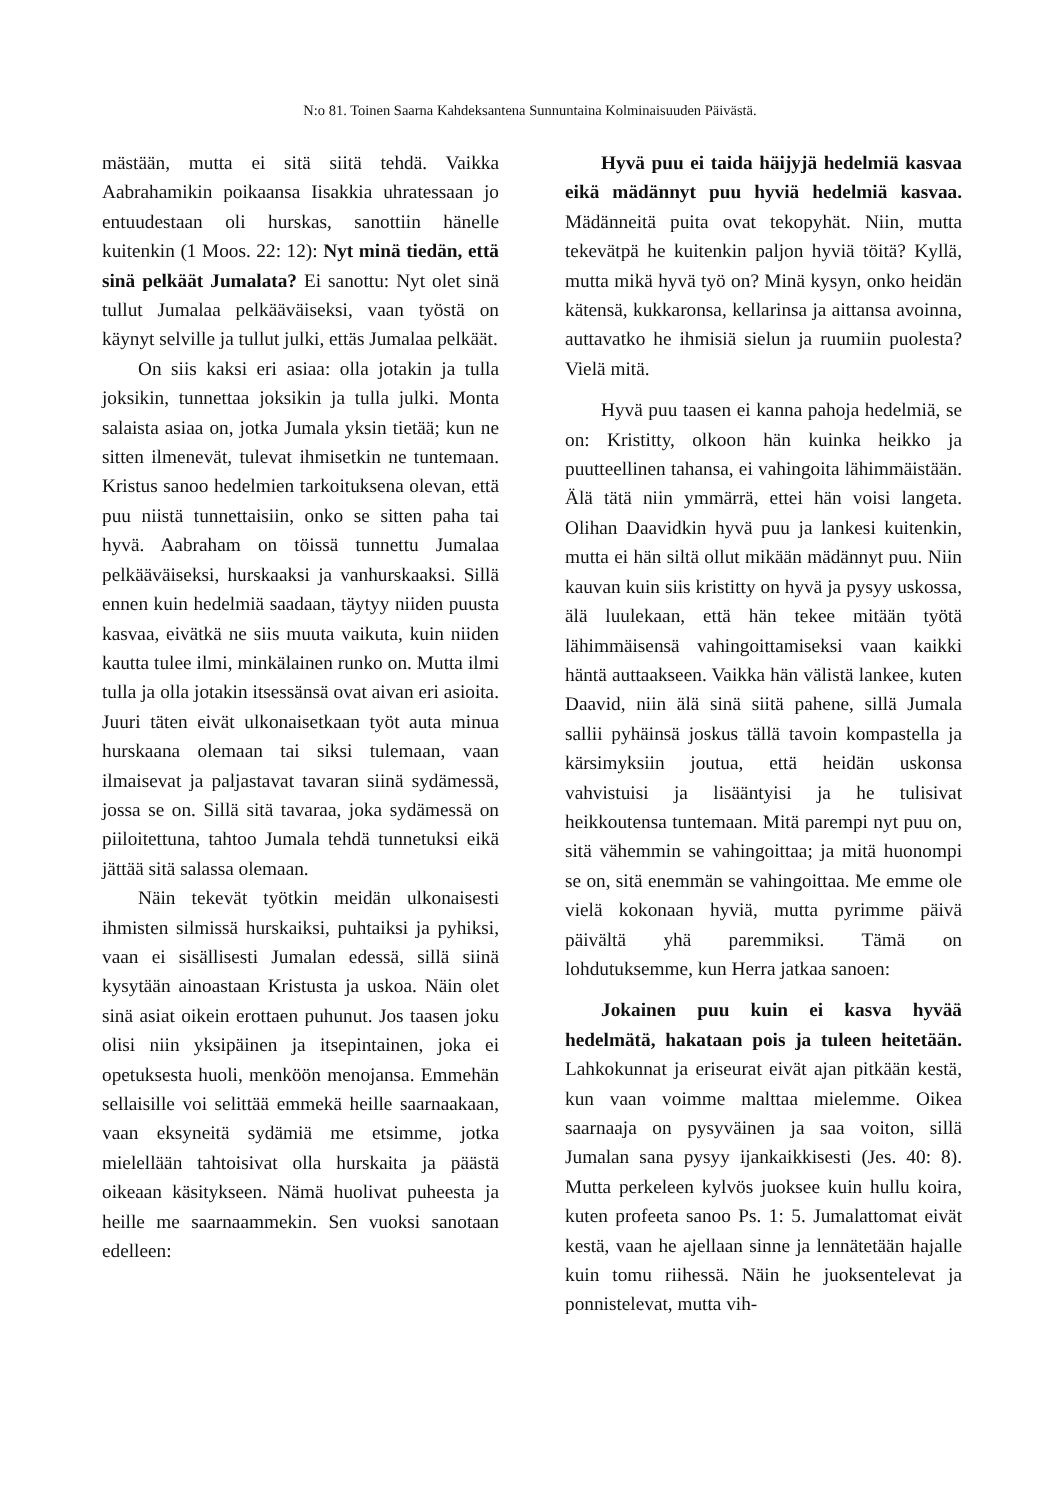N:o 81. Toinen Saarna Kahdeksantena Sunnuntaina Kolminaisuuden Päivästä.
mästään, mutta ei sitä siitä tehdä. Vaikka Aabrahamikin poikaansa Iisakkia uhratessaan jo entuudestaan oli hurskas, sanottiin hänelle kuitenkin (1 Moos. 22: 12): Nyt minä tiedän, että sinä pelkäät Jumalata? Ei sanottu: Nyt olet sinä tullut Jumalaa pelkääväiseksi, vaan työstä on käynyt selville ja tullut julki, ettäs Jumalaa pelkäät.
On siis kaksi eri asiaa: olla jotakin ja tulla joksikin, tunnettaa joksikin ja tulla julki. Monta salaista asiaa on, jotka Jumala yksin tietää; kun ne sitten ilmenevät, tulevat ihmisetkin ne tuntemaan. Kristus sanoo hedelmien tarkoituksena olevan, että puu niistä tunnettaisiin, onko se sitten paha tai hyvä. Aabraham on töissä tunnettu Jumalaa pelkääväiseksi, hurskaaksi ja vanhurskaaksi. Sillä ennen kuin hedelmiä saadaan, täytyy niiden puusta kasvaa, eivätkä ne siis muuta vaikuta, kuin niiden kautta tulee ilmi, minkälainen runko on. Mutta ilmi tulla ja olla jotakin itsessänsä ovat aivan eri asioita. Juuri täten eivät ulkonaisetkaan työt auta minua hurskaana olemaan tai siksi tulemaan, vaan ilmaisevat ja paljastavat tavaran siinä sydämessä, jossa se on. Sillä sitä tavaraa, joka sydämessä on piiloitettuna, tahtoo Jumala tehdä tunnetuksi eikä jättää sitä salassa olemaan.
Näin tekevät työtkin meidän ulkonaisesti ihmisten silmissä hurskaiksi, puhtaiksi ja pyhiksi, vaan ei sisällisesti Jumalan edessä, sillä siinä kysytään ainoastaan Kristusta ja uskoa. Näin olet sinä asiat oikein erottaen puhunut. Jos taasen joku olisi niin yksipäinen ja itsepintainen, joka ei opetuksesta huoli, menköön menojansa. Emmehän sellaisille voi selittää emmekä heille saarnaakaan, vaan eksyneitä sydämiä me etsimme, jotka mielellään tahtoisivat olla hurskaita ja päästä oikeaan käsitykseen. Nämä huolivat puheesta ja heille me saarnaammekin. Sen vuoksi sanotaan edelleen:
Hyvä puu ei taida häijyjä hedelmiä kasvaa eikä mädännyt puu hyviä hedelmiä kasvaa. Mädänneitä puita ovat tekopyhät. Niin, mutta tekevätpä he kuitenkin paljon hyviä töitä? Kyllä, mutta mikä hyvä työ on? Minä kysyn, onko heidän kätensä, kukkaronsa, kellarinsa ja aittansa avoinna, auttavatko he ihmisiä sielun ja ruumiin puolesta? Vielä mitä.
Hyvä puu taasen ei kanna pahoja hedelmiä, se on: Kristitty, olkoon hän kuinka heikko ja puutteellinen tahansa, ei vahingoita lähimmäistään. Älä tätä niin ymmärrä, ettei hän voisi langeta. Olihan Daavidkin hyvä puu ja lankesi kuitenkin, mutta ei hän siltä ollut mikään mädännyt puu. Niin kauvan kuin siis kristitty on hyvä ja pysyy uskossa, älä luulekaan, että hän tekee mitään työtä lähimmäisensä vahingoittamiseksi vaan kaikki häntä auttaakseen. Vaikka hän välistä lankee, kuten Daavid, niin älä sinä siitä pahene, sillä Jumala sallii pyhäinsä joskus tällä tavoin kompastella ja kärsimyksiin joutua, että heidän uskonsa vahvistuisi ja lisääntyisi ja he tulisivat heikkoutensa tuntemaan. Mitä parempi nyt puu on, sitä vähemmin se vahingoittaa; ja mitä huonompi se on, sitä enemmän se vahingoittaa. Me emme ole vielä kokonaan hyviä, mutta pyrimme päivä päivältä yhä paremmiksi. Tämä on lohdutuksemme, kun Herra jatkaa sanoen:
Jokainen puu kuin ei kasva hyvää hedelmätä, hakataan pois ja tuleen heitetään. Lahkokunnat ja eriseurat eivät ajan pitkään kestä, kun vaan voimme malttaa mielemme. Oikea saarnaaja on pysyväinen ja saa voiton, sillä Jumalan sana pysyy ijankaikkisesti (Jes. 40: 8). Mutta perkeleen kylvös juoksee kuin hullu koira, kuten profeeta sanoo Ps. 1: 5. Jumalattomat eivät kestä, vaan he ajellaan sinne ja lennätetään hajalle kuin tomu riihessä. Näin he juoksentelevat ja ponnistelevat, mutta vih-